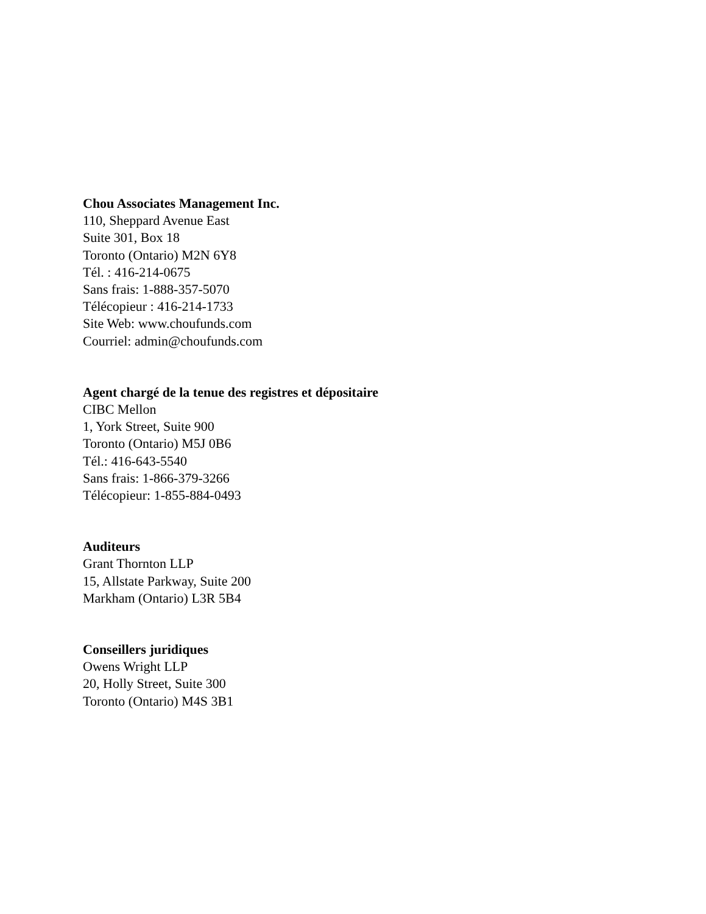Chou Associates Management Inc.
110, Sheppard Avenue East
Suite 301, Box 18
Toronto (Ontario) M2N 6Y8
Tél. : 416-214-0675
Sans frais: 1-888-357-5070
Télécopieur : 416-214-1733
Site Web: www.choufunds.com
Courriel: admin@choufunds.com
Agent chargé de la tenue des registres et dépositaire
CIBC Mellon
1, York Street, Suite 900
Toronto (Ontario) M5J 0B6
Tél.: 416-643-5540
Sans frais: 1-866-379-3266
Télécopieur: 1-855-884-0493
Auditeurs
Grant Thornton LLP
15, Allstate Parkway, Suite 200
Markham (Ontario) L3R 5B4
Conseillers juridiques
Owens Wright LLP
20, Holly Street, Suite 300
Toronto (Ontario) M4S 3B1